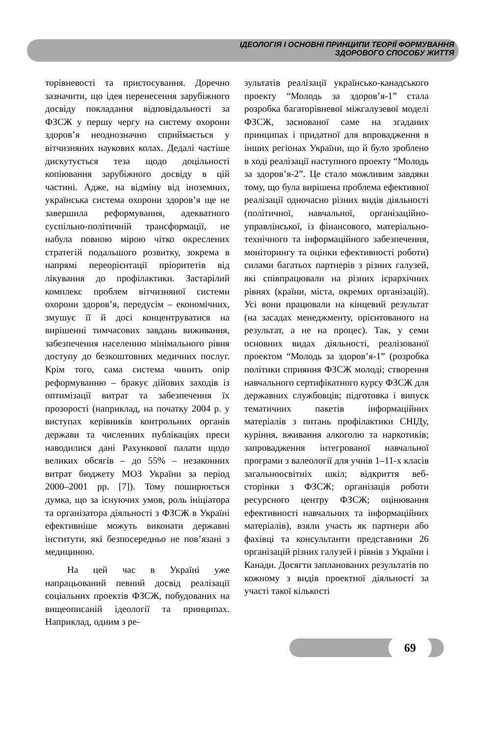ІДЕОЛОГІЯ І ОСНОВНІ ПРИНЦИПИ ТЕОРІЇ ФОРМУВАННЯ
ЗДОРОВОГО СПОСОБУ ЖИТТЯ
торівневості та пристосування. Доречно зазначити, що ідея перенесення зарубіжного досвіду покладання відповідальності за ФЗСЖ у першу чергу на систему охорони здоров’я неоднозначно сприймається у вітчизняних наукових колах. Дедалі частіше дискутується теза щодо доцільності копіювання зарубіжного досвіду в цій частині. Адже, на відміну від іноземних, українська система охорони здоров’я ще не завершила реформування, адекватного суспільно-політичній трансформації, не набула повною мірою чітко окреслених стратегій подальшого розвитку, зокрема в напрямі переорієнтації пріоритетів від лікування до профілактики. Застарілий комплекс проблем вітчизняної системи охорони здоров’я, передусім – економічних, змушує її й досі концентруватися на вирішенні тимчасових завдань виживання, забезпечення населенню мінімального рівня доступу до безкоштовних медичних послуг. Крім того, сама система чинить опір реформуванню – бракує дійових заходів із оптимізації витрат та забезпечення їх прозорості (наприклад, на початку 2004 р. у виступах керівників контрольних органів держави та численних публікаціях преси наводилися дані Рахункової палати щодо великих обсягів – до 55% – незаконних витрат бюджету МОЗ України за період 2000–2001 рр. [7]). Тому поширюється думка, що за існуючих умов, роль ініціатора та організатора діяльності з ФЗСЖ в Україні ефективніше можуть виконати державні інститути, які безпосередньо не пов’язані з медициною.
На цей час в Україні уже напрацьований певний досвід реалізації соціальних проектів ФЗСЖ, побудованих на вищеописаній ідеології та принципах. Наприклад, одним з ре-
зультатів реалізації українсько-канадського проекту “Молодь за здоров’я-1” стала розробка багаторівневої міжгалузевої моделі ФЗСЖ, заснованої саме на згаданих принципах і придатної для впровадження в інших регіонах України, що й було зроблено в ході реалізації наступного проекту “Молодь за здоров’я-2”. Це стало можливим завдяки тому, що була вирішена проблема ефективної реалізації одночасно різних видів діяльності (політичної, навчальної, організаційно-управлінської, із фінансового, матеріально-технічного та інформаційного забезпечення, моніторингу та оцінки ефективності роботи) силами багатьох партнерів з різних галузей, які співпрацювали на різних ієрархічних рівнях (країни, міста, окремих організацій). Усі вони працювали на кінцевий результат (на засадах менеджменту, орієнтованого на результат, а не на процес). Так, у семи основних видах діяльності, реалізованої проектом “Молодь за здоров’я-1” (розробка політики сприяння ФЗСЖ молоді; створення навчального сертифікатного курсу ФЗСЖ для державних службовців; підготовка і випуск тематичних пакетів інформаційних матеріалів з питань профілактики СНІДу, куріння, вживання алкоголю та наркотиків; запровадження інтегрованої навчальної програми з валеології для учнів 1–11-х класів загальноосвітніх шкіл; відкриття веб-сторінки з ФЗСЖ; організація роботи ресурсного центру ФЗСЖ; оцінювання ефективності навчальних та інформаційних матеріалів), взяли участь як партнери або фахівці та консультанти представники 26 організацій різних галузей і рівнів з України і Канади. Досягти запланованих результатів по кожному з видів проектної діяльності за участі такої кількості
69